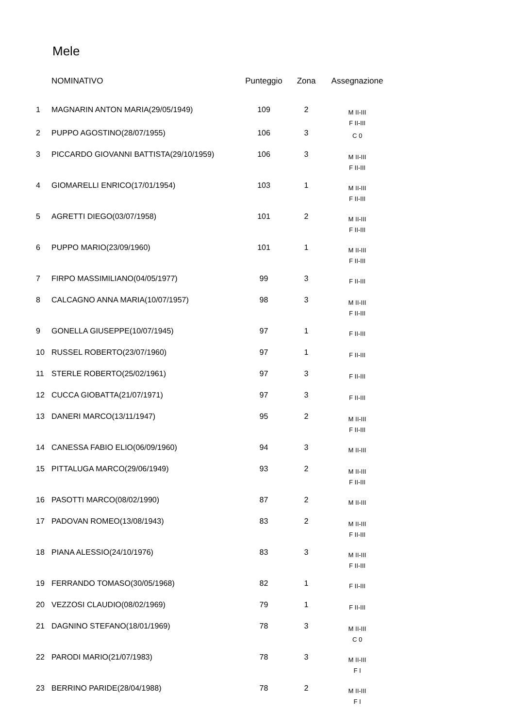Mele
| | NOMINATIVO | Punteggio | Zona | Assegnazione |
| --- | --- | --- | --- | --- |
| 1 | MAGNARIN ANTON MARIA(29/05/1949) | 109 | 2 | M II-III F II-III |
| 2 | PUPPO AGOSTINO(28/07/1955) | 106 | 3 | C 0 |
| 3 | PICCARDO GIOVANNI BATTISTA(29/10/1959) | 106 | 3 | M II-III F II-III |
| 4 | GIOMARELLI ENRICO(17/01/1954) | 103 | 1 | M II-III F II-III |
| 5 | AGRETTI DIEGO(03/07/1958) | 101 | 2 | M II-III F II-III |
| 6 | PUPPO MARIO(23/09/1960) | 101 | 1 | M II-III F II-III |
| 7 | FIRPO MASSIMILIANO(04/05/1977) | 99 | 3 | F II-III |
| 8 | CALCAGNO ANNA MARIA(10/07/1957) | 98 | 3 | M II-III F II-III |
| 9 | GONELLA GIUSEPPE(10/07/1945) | 97 | 1 | F II-III |
| 10 | RUSSEL ROBERTO(23/07/1960) | 97 | 1 | F II-III |
| 11 | STERLE ROBERTO(25/02/1961) | 97 | 3 | F II-III |
| 12 | CUCCA GIOBATTA(21/07/1971) | 97 | 3 | F II-III |
| 13 | DANERI MARCO(13/11/1947) | 95 | 2 | M II-III F II-III |
| 14 | CANESSA FABIO ELIO(06/09/1960) | 94 | 3 | M II-III |
| 15 | PITTALUGA MARCO(29/06/1949) | 93 | 2 | M II-III F II-III |
| 16 | PASOTTI MARCO(08/02/1990) | 87 | 2 | M II-III |
| 17 | PADOVAN ROMEO(13/08/1943) | 83 | 2 | M II-III F II-III |
| 18 | PIANA ALESSIO(24/10/1976) | 83 | 3 | M II-III F II-III |
| 19 | FERRANDO TOMASO(30/05/1968) | 82 | 1 | F II-III |
| 20 | VEZZOSI CLAUDIO(08/02/1969) | 79 | 1 | F II-III |
| 21 | DAGNINO STEFANO(18/01/1969) | 78 | 3 | M II-III C 0 |
| 22 | PARODI MARIO(21/07/1983) | 78 | 3 | M II-III F I |
| 23 | BERRINO PARIDE(28/04/1988) | 78 | 2 | M II-III F I |